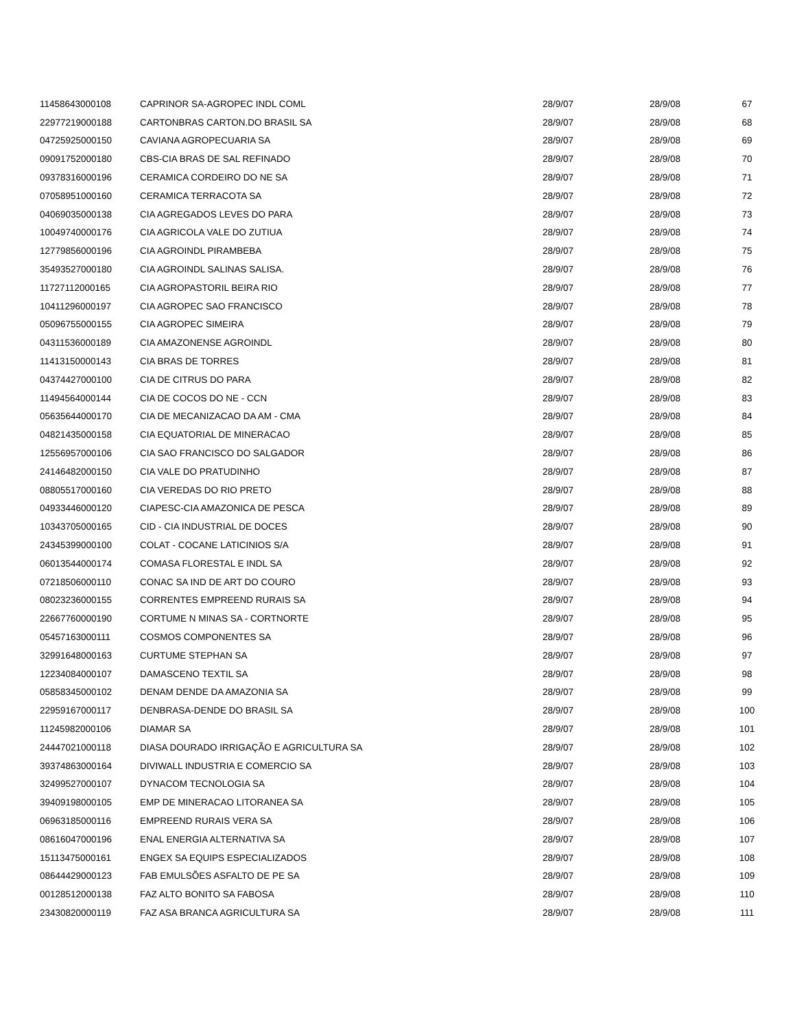| 11458643000108 | CAPRINOR SA-AGROPEC INDL COML | 28/9/07 | 28/9/08 | 67 |
| 22977219000188 | CARTONBRAS CARTON.DO BRASIL SA | 28/9/07 | 28/9/08 | 68 |
| 04725925000150 | CAVIANA AGROPECUARIA SA | 28/9/07 | 28/9/08 | 69 |
| 09091752000180 | CBS-CIA BRAS DE SAL REFINADO | 28/9/07 | 28/9/08 | 70 |
| 09378316000196 | CERAMICA CORDEIRO DO NE SA | 28/9/07 | 28/9/08 | 71 |
| 07058951000160 | CERAMICA TERRACOTA SA | 28/9/07 | 28/9/08 | 72 |
| 04069035000138 | CIA AGREGADOS LEVES DO PARA | 28/9/07 | 28/9/08 | 73 |
| 10049740000176 | CIA AGRICOLA VALE DO ZUTIUA | 28/9/07 | 28/9/08 | 74 |
| 12779856000196 | CIA AGROINDL PIRAMBEBA | 28/9/07 | 28/9/08 | 75 |
| 35493527000180 | CIA AGROINDL SALINAS SALISA. | 28/9/07 | 28/9/08 | 76 |
| 11727112000165 | CIA AGROPASTORIL BEIRA RIO | 28/9/07 | 28/9/08 | 77 |
| 10411296000197 | CIA AGROPEC SAO FRANCISCO | 28/9/07 | 28/9/08 | 78 |
| 05096755000155 | CIA AGROPEC SIMEIRA | 28/9/07 | 28/9/08 | 79 |
| 04311536000189 | CIA AMAZONENSE AGROINDL | 28/9/07 | 28/9/08 | 80 |
| 11413150000143 | CIA BRAS DE TORRES | 28/9/07 | 28/9/08 | 81 |
| 04374427000100 | CIA DE CITRUS DO PARA | 28/9/07 | 28/9/08 | 82 |
| 11494564000144 | CIA DE COCOS DO NE - CCN | 28/9/07 | 28/9/08 | 83 |
| 05635644000170 | CIA DE MECANIZACAO DA AM - CMA | 28/9/07 | 28/9/08 | 84 |
| 04821435000158 | CIA EQUATORIAL DE MINERACAO | 28/9/07 | 28/9/08 | 85 |
| 12556957000106 | CIA SAO FRANCISCO DO SALGADOR | 28/9/07 | 28/9/08 | 86 |
| 24146482000150 | CIA VALE DO PRATUDINHO | 28/9/07 | 28/9/08 | 87 |
| 08805517000160 | CIA VEREDAS DO RIO PRETO | 28/9/07 | 28/9/08 | 88 |
| 04933446000120 | CIAPESC-CIA AMAZONICA DE PESCA | 28/9/07 | 28/9/08 | 89 |
| 10343705000165 | CID - CIA INDUSTRIAL DE DOCES | 28/9/07 | 28/9/08 | 90 |
| 24345399000100 | COLAT - COCANE LATICINIOS S/A | 28/9/07 | 28/9/08 | 91 |
| 06013544000174 | COMASA FLORESTAL E INDL SA | 28/9/07 | 28/9/08 | 92 |
| 07218506000110 | CONAC SA IND DE ART DO COURO | 28/9/07 | 28/9/08 | 93 |
| 08023236000155 | CORRENTES EMPREEND RURAIS SA | 28/9/07 | 28/9/08 | 94 |
| 22667760000190 | CORTUME N MINAS SA - CORTNORTE | 28/9/07 | 28/9/08 | 95 |
| 05457163000111 | COSMOS COMPONENTES SA | 28/9/07 | 28/9/08 | 96 |
| 32991648000163 | CURTUME STEPHAN SA | 28/9/07 | 28/9/08 | 97 |
| 12234084000107 | DAMASCENO TEXTIL SA | 28/9/07 | 28/9/08 | 98 |
| 05858345000102 | DENAM DENDE DA AMAZONIA SA | 28/9/07 | 28/9/08 | 99 |
| 22959167000117 | DENBRASA-DENDE DO BRASIL SA | 28/9/07 | 28/9/08 | 100 |
| 11245982000106 | DIAMAR SA | 28/9/07 | 28/9/08 | 101 |
| 24447021000118 | DIASA DOURADO IRRIGAÇÃO E AGRICULTURA SA | 28/9/07 | 28/9/08 | 102 |
| 39374863000164 | DIVIWALL INDUSTRIA E COMERCIO SA | 28/9/07 | 28/9/08 | 103 |
| 32499527000107 | DYNACOM TECNOLOGIA SA | 28/9/07 | 28/9/08 | 104 |
| 39409198000105 | EMP DE MINERACAO LITORANEA SA | 28/9/07 | 28/9/08 | 105 |
| 06963185000116 | EMPREEND RURAIS VERA SA | 28/9/07 | 28/9/08 | 106 |
| 08616047000196 | ENAL ENERGIA ALTERNATIVA SA | 28/9/07 | 28/9/08 | 107 |
| 15113475000161 | ENGEX SA EQUIPS ESPECIALIZADOS | 28/9/07 | 28/9/08 | 108 |
| 08644429000123 | FAB EMULSÕES ASFALTO DE PE SA | 28/9/07 | 28/9/08 | 109 |
| 00128512000138 | FAZ ALTO BONITO SA FABOSA | 28/9/07 | 28/9/08 | 110 |
| 23430820000119 | FAZ ASA BRANCA AGRICULTURA SA | 28/9/07 | 28/9/08 | 111 |